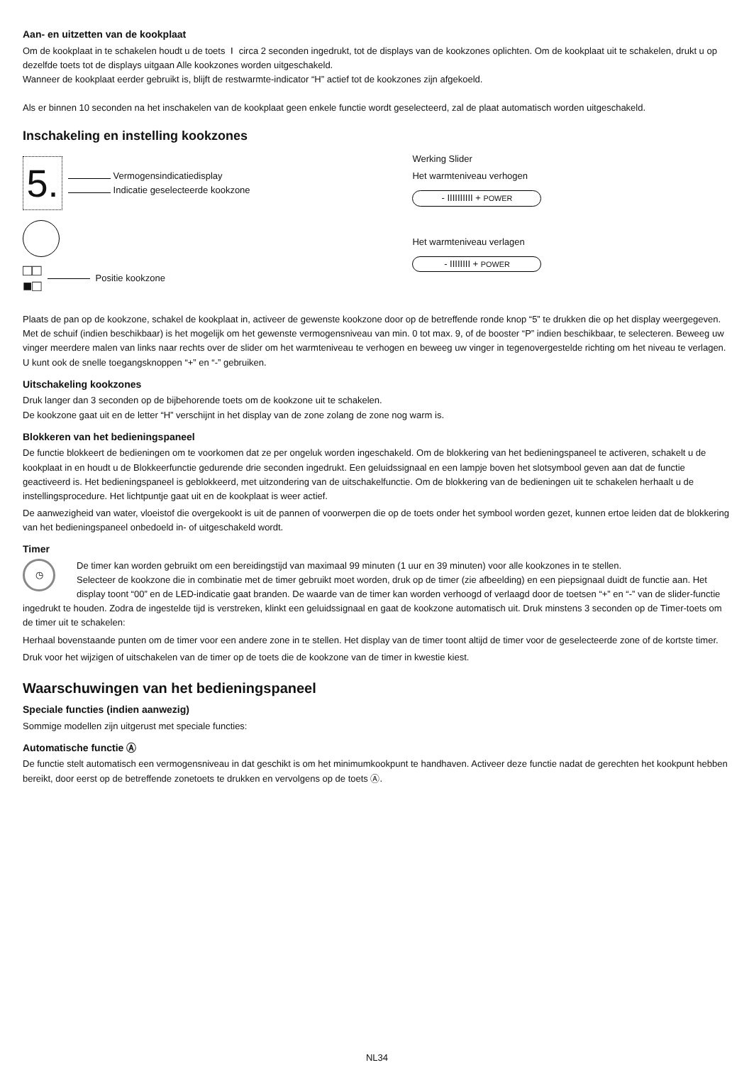Aan- en uitzetten van de kookplaat
Om de kookplaat in te schakelen houdt u de toets ⏽ circa 2 seconden ingedrukt, tot de displays van de kookzones oplichten. Om de kookplaat uit te schakelen, drukt u op dezelfde toets tot de displays uitgaan Alle kookzones worden uitgeschakeld.
Wanneer de kookplaat eerder gebruikt is, blijft de restwarmte-indicator “H” actief tot de kookzones zijn afgekoeld.
Als er binnen 10 seconden na het inschakelen van de kookplaat geen enkele functie wordt geselecteerd, zal de plaat automatisch worden uitgeschakeld.
Inschakeling en instelling kookzones
5.
Vermogensindicatiedisplay
Indicatie geselecteerde kookzone
□□
■□
Positie kookzone
Werking Slider
Het warmteniveau verhogen
- IIIIIIIIII + POWER
Het warmteniveau verlagen
- IIIIIIII + POWER
Plaats de pan op de kookzone, schakel de kookplaat in, activeer de gewenste kookzone door op de betreffende ronde knop “5” te drukken die op het display weergegeven. Met de schuif (indien beschikbaar) is het mogelijk om het gewenste vermogensniveau van min. 0 tot max. 9, of de booster “P” indien beschikbaar, te selecteren. Beweeg uw vinger meerdere malen van links naar rechts over de slider om het warmteniveau te verhogen en beweeg uw vinger in tegenovergestelde richting om het niveau te verlagen. U kunt ook de snelle toegangsknoppen “+” en “-” gebruiken.
Uitschakeling kookzones
Druk langer dan 3 seconden op de bijbehorende toets om de kookzone uit te schakelen.
De kookzone gaat uit en de letter “H” verschijnt in het display van de zone zolang de zone nog warm is.
Blokkeren van het bedieningspaneel
De functie blokkeert de bedieningen om te voorkomen dat ze per ongeluk worden ingeschakeld. Om de blokkering van het bedieningspaneel te activeren, schakelt u de kookplaat in en houdt u de Blokkeerfunctie gedurende drie seconden ingedrukt. Een geluidssignaal en een lampje boven het slotsymbool geven aan dat de functie geactiveerd is. Het bedieningspaneel is geblokkeerd, met uitzondering van de uitschakelfunctie. Om de blokkering van de bedieningen uit te schakelen herhaalt u de instellingsprocedure. Het lichtpuntje gaat uit en de kookplaat is weer actief.
De aanwezigheid van water, vloeistof die overgekookt is uit de pannen of voorwerpen die op de toets onder het symbool worden gezet, kunnen ertoe leiden dat de blokkering van het bedieningspaneel onbedoeld in- of uitgeschakeld wordt.
Timer
◷ De timer kan worden gebruikt om een bereidingstijd van maximaal 99 minuten (1 uur en 39 minuten) voor alle kookzones in te stellen.
Selecteer de kookzone die in combinatie met de timer gebruikt moet worden, druk op de timer (zie afbeelding) en een piepsignaal duidt de functie aan. Het display toont “00” en de LED-indicatie gaat branden. De waarde van de timer kan worden verhoogd of verlaagd door de toetsen “+” en “-” van de slider-functie ingedrukt te houden. Zodra de ingestelde tijd is verstreken, klinkt een geluidssignaal en gaat de kookzone automatisch uit. Druk minstens 3 seconden op de Timer-toets om de timer uit te schakelen:
Herhaal bovenstaande punten om de timer voor een andere zone in te stellen. Het display van de timer toont altijd de timer voor de geselecteerde zone of de kortste timer.
Druk voor het wijzigen of uitschakelen van de timer op de toets die de kookzone van de timer in kwestie kiest.
Waarschuwingen van het bedieningspaneel
Speciale functies (indien aanwezig)
Sommige modellen zijn uitgerust met speciale functies:
Automatische functie Ⓐ
De functie stelt automatisch een vermogensniveau in dat geschikt is om het minimumkookpunt te handhaven. Activeer deze functie nadat de gerechten het kookpunt hebben bereikt, door eerst op de betreffende zonetoets te drukken en vervolgens op de toets Ⓐ.
NL34